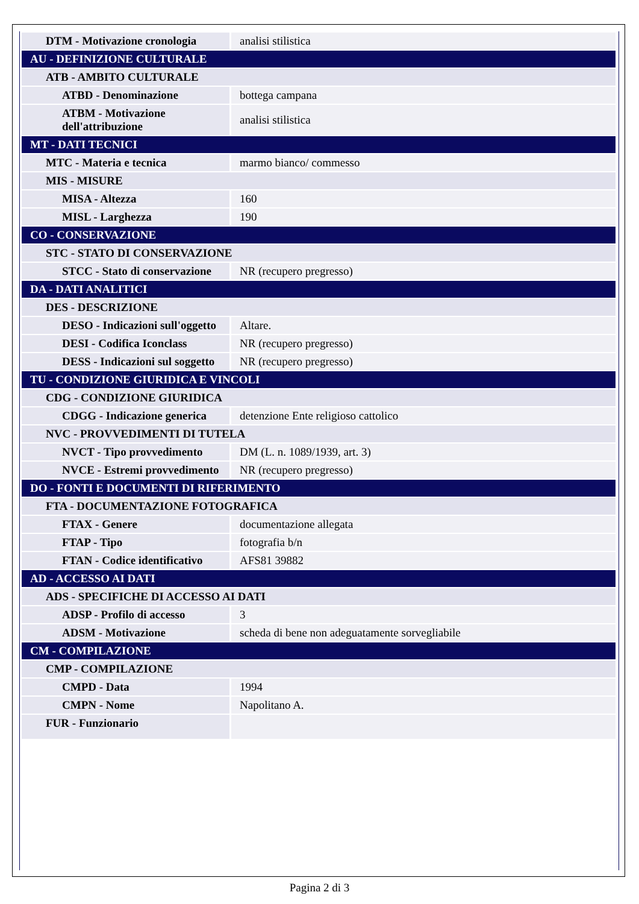| DTM - Motivazione cronologia | analisi stilistica |
| AU - DEFINIZIONE CULTURALE | |
| ATB - AMBITO CULTURALE | |
| ATBD - Denominazione | bottega campana |
| ATBM - Motivazione dell'attribuzione | analisi stilistica |
| MT - DATI TECNICI | |
| MTC - Materia e tecnica | marmo bianco/ commesso |
| MIS - MISURE | |
| MISA - Altezza | 160 |
| MISL - Larghezza | 190 |
| CO - CONSERVAZIONE | |
| STC - STATO DI CONSERVAZIONE | |
| STCC - Stato di conservazione | NR (recupero pregresso) |
| DA - DATI ANALITICI | |
| DES - DESCRIZIONE | |
| DESO - Indicazioni sull'oggetto | Altare. |
| DESI - Codifica Iconclass | NR (recupero pregresso) |
| DESS - Indicazioni sul soggetto | NR (recupero pregresso) |
| TU - CONDIZIONE GIURIDICA E VINCOLI | |
| CDG - CONDIZIONE GIURIDICA | |
| CDGG - Indicazione generica | detenzione Ente religioso cattolico |
| NVC - PROVVEDIMENTI DI TUTELA | |
| NVCT - Tipo provvedimento | DM (L. n. 1089/1939, art. 3) |
| NVCE - Estremi provvedimento | NR (recupero pregresso) |
| DO - FONTI E DOCUMENTI DI RIFERIMENTO | |
| FTA - DOCUMENTAZIONE FOTOGRAFICA | |
| FTAX - Genere | documentazione allegata |
| FTAP - Tipo | fotografia b/n |
| FTAN - Codice identificativo | AFS81 39882 |
| AD - ACCESSO AI DATI | |
| ADS - SPECIFICHE DI ACCESSO AI DATI | |
| ADSP - Profilo di accesso | 3 |
| ADSM - Motivazione | scheda di bene non adeguatamente sorvegliabile |
| CM - COMPILAZIONE | |
| CMP - COMPILAZIONE | |
| CMPD - Data | 1994 |
| CMPN - Nome | Napolitano A. |
| FUR - Funzionario | |
Pagina 2 di 3